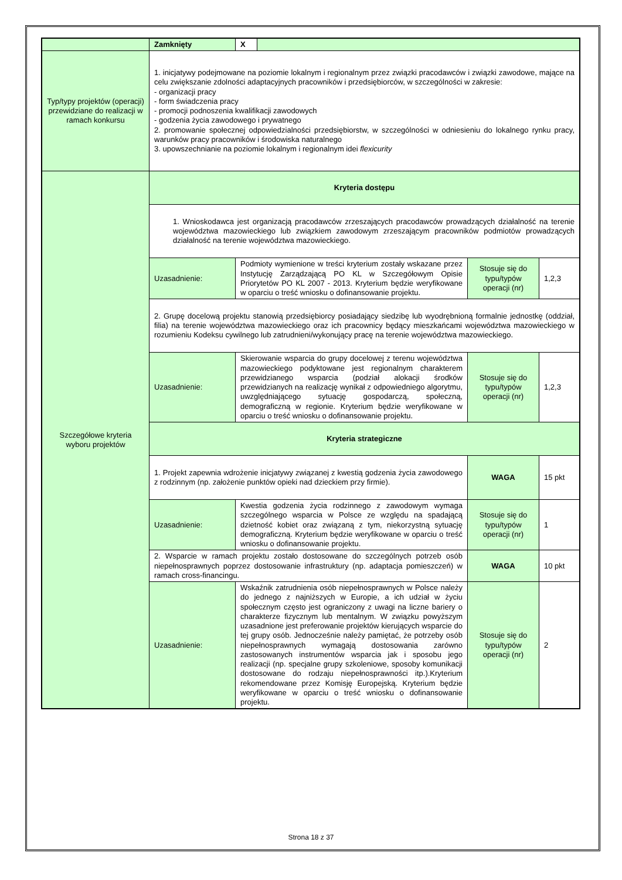| | Zamknięty | X | | | |
| Typ/typy projektów (operacji) przewidziane do realizacji w ramach konkursu | 1. inicjatywy podejmowane na poziomie lokalnym i regionalnym przez związki pracodawców i związki zawodowe, mające na celu zwiększanie zdolności adaptacyjnych pracowników i przedsiębiorców, w szczególności w zakresie: - organizacji pracy - form świadczenia pracy - promocji podnoszenia kwalifikacji zawodowych - godzenia życia zawodowego i prywatnego 2. promowanie społecznej odpowiedzialności przedsiębiorstw, w szczególności w odniesieniu do lokalnego rynku pracy, warunków pracy pracowników i środowiska naturalnego 3. upowszechnianie na poziomie lokalnym i regionalnym idei flexicurity | | | | |
| Szczegółowe kryteria wyboru projektów | Kryteria dostępu | | | | |
| | 1. Wnioskodawca jest organizacją pracodawców zrzeszających pracodawców prowadzących działalność na terenie województwa mazowieckiego lub związkiem zawodowym zrzeszającym pracowników podmiotów prowadzących działalność na terenie województwa mazowieckiego. | | | | |
| | Uzasadnienie: | Podmioty wymienione w treści kryterium zostały wskazane przez Instytucję Zarządzającą PO KL w Szczegółowym Opisie Priorytetów PO KL 2007 - 2013. Kryterium będzie weryfikowane w oparciu o treść wniosku o dofinansowanie projektu. | | Stosuje się do typu/typów operacji (nr) | 1,2,3 |
| | 2. Grupę docelową projektu stanowią przedsiębiorcy posiadający siedzibę lub wyodrębnioną formalnie jednostkę (oddział, filia) na terenie województwa mazowieckiego oraz ich pracownicy będący mieszkańcami województwa mazowieckiego w rozumieniu Kodeksu cywilnego lub zatrudnieni/wykonujący pracę na terenie województwa mazowieckiego. | | | | |
| | Uzasadnienie: | Skierowanie wsparcia do grupy docelowej z terenu województwa mazowieckiego podyktowane jest regionalnym charakterem przewidzianego wsparcia (podział alokacji środków przewidzianych na realizację wynikał z odpowiedniego algorytmu, uwzględniającego sytuację gospodarczą, społeczną, demograficzną w regionie. Kryterium będzie weryfikowane w oparciu o treść wniosku o dofinansowanie projektu. | | Stosuje się do typu/typów operacji (nr) | 1,2,3 |
| | Kryteria strategiczne | | | | |
| | 1. Projekt zapewnia wdrożenie inicjatywy związanej z kwestią godzenia życia zawodowego z rodzinnym (np. założenie punktów opieki nad dzieckiem przy firmie). | | | WAGA | 15 pkt |
| | Uzasadnienie: | Kwestia godzenia życia rodzinnego z zawodowym wymaga szczególnego wsparcia w Polsce ze względu na spadającą dzietność kobiet oraz związaną z tym, niekorzystną sytuację demograficzną. Kryterium będzie weryfikowane w oparciu o treść wniosku o dofinansowanie projektu. | | Stosuje się do typu/typów operacji (nr) | 1 |
| | 2. Wsparcie w ramach projektu zostało dostosowane do szczególnych potrzeb osób niepełnosprawnych poprzez dostosowanie infrastruktury (np. adaptacja pomieszczeń) w ramach cross-financingu. | | | WAGA | 10 pkt |
| | Uzasadnienie: | Wskaźnik zatrudnienia osób niepełnosprawnych w Polsce należy do jednego z najniższych w Europie, a ich udział w życiu społecznym często jest ograniczony z uwagi na liczne bariery o charakterze fizycznym lub mentalnym. W związku powyższym uzasadnione jest preferowanie projektów kierujących wsparcie do tej grupy osób. Jednocześnie należy pamiętać, że potrzeby osób niepełnosprawnych wymagają dostosowania zarówno zastosowanych instrumentów wsparcia jak i sposobu jego realizacji (np. specjalne grupy szkoleniowe, sposoby komunikacji dostosowane do rodzaju niepełnosprawności itp.).Kryterium rekomendowane przez Komisję Europejską. Kryterium będzie weryfikowane w oparciu o treść wniosku o dofinansowanie projektu. | | Stosuje się do typu/typów operacji (nr) | 2 |
Strona 18 z 37